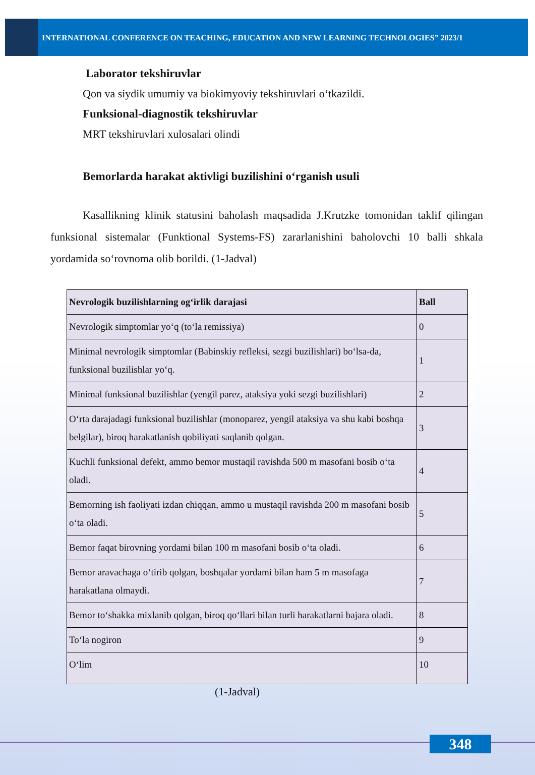INTERNATIONAL CONFERENCE ON TEACHING, EDUCATION AND NEW LEARNING TECHNOLOGIES” 2023/1
Laborator tekshiruvlar
Qon va siydik umumiy va biokimyoviy tekshiruvlari o‘tkazildi.
Funksional-diagnostik tekshiruvlar
MRT tekshiruvlari xulosalari olindi
Bemorlarda harakat aktivligi buzilishini o‘rganish usuli
Kasallikning klinik statusini baholash maqsadida J.Krutzke tomonidan taklif qilingan funksional sistemalar (Funktional Systems-FS) zararlanishini baholovchi 10 balli shkala yordamida so‘rovnoma olib borildi. (1-Jadval)
| Nevrologik buzilishlarning og‘irlik darajasi | Ball |
| --- | --- |
| Nevrologik simptomlar yo‘q (to‘la remissiya) | 0 |
| Minimal nevrologik simptomlar (Babinskiy refleksi, sezgi buzilishlari) bo‘lsa-da, funksional buzilishlar yo‘q. | 1 |
| Minimal funksional buzilishlar (yengil parez, ataksiya yoki sezgi buzilishlari) | 2 |
| O‘rta darajadagi funksional buzilishlar (monoparez, yengil ataksiya va shu kabi boshqa belgilar), biroq harakatlanish qobiliyati saqlanib qolgan. | 3 |
| Kuchli funksional defekt, ammo bemor mustaqil ravishda 500 m masofani bosib o‘ta oladi. | 4 |
| Bemorning ish faoliyati izdan chiqqan, ammo u mustaqil ravishda 200 m masofani bosib o‘ta oladi. | 5 |
| Bemor faqat birovning yordami bilan 100 m masofani bosib o‘ta oladi. | 6 |
| Bemor aravachaga o‘tirib qolgan, boshqalar yordami bilan ham 5 m masofaga harakatlana olmaydi. | 7 |
| Bemor to‘shakka mixlanib qolgan, biroq qo‘llari bilan turli harakatlarni bajara oladi. | 8 |
| To‘la nogiron | 9 |
| O‘lim | 10 |
(1-Jadval)
348